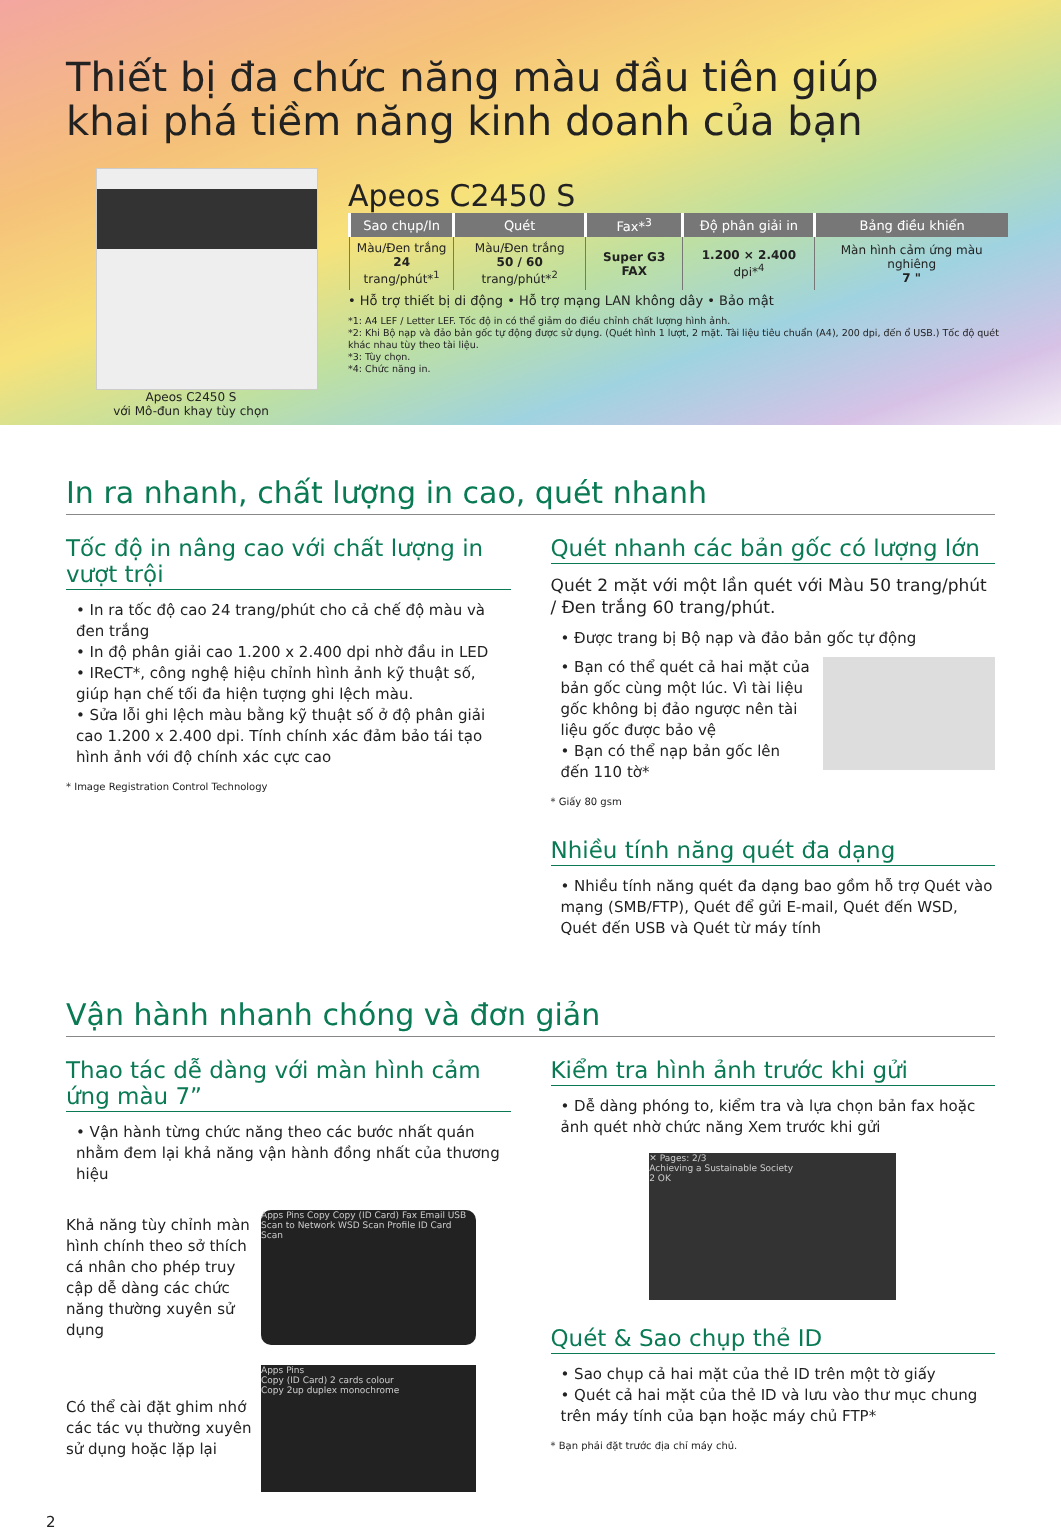Thiết bị đa chức năng màu đầu tiên giúp
khai phá tiềm năng kinh doanh của bạn
Apeos C2450 S
với Mô-đun khay tùy chọn
Apeos C2450 S
| Sao chụp/In | Quét | Fax*<sup>3</sup> | Độ phân giải in | Bảng điều khiển |
| --- | --- | --- | --- | --- |
| Màu/Đen trắng 24 trang/phút*<sup>1</sup> | Màu/Đen trắng 50 / 60 trang/phút*<sup>2</sup> | Super G3 FAX | 1.200 × 2.400 dpi*<sup>4</sup> | Màn hình cảm ứng màu nghiêng 7 " |
• Hỗ trợ thiết bị di động • Hỗ trợ mạng LAN không dây • Bảo mật
*1: A4 LEF / Letter LEF. Tốc độ in có thể giảm do điều chỉnh chất lượng hình ảnh.
*2: Khi Bộ nạp và đảo bản gốc tự động được sử dụng. (Quét hình 1 lượt, 2 mặt. Tài liệu tiêu chuẩn (A4), 200 dpi, đến ổ USB.) Tốc độ quét khác nhau tùy theo tài liệu.
*3: Tùy chọn.
*4: Chức năng in.
In ra nhanh, chất lượng in cao, quét nhanh
Tốc độ in nâng cao với chất lượng in vượt trội
• In ra tốc độ cao 24 trang/phút cho cả chế độ màu và đen trắng
• In độ phân giải cao 1.200 x 2.400 dpi nhờ đầu in LED
• IReCT*, công nghệ hiệu chỉnh hình ảnh kỹ thuật số, giúp hạn chế tối đa hiện tượng ghi lệch màu.
• Sửa lỗi ghi lệch màu bằng kỹ thuật số ở độ phân giải cao 1.200 x 2.400 dpi. Tính chính xác đảm bảo tái tạo hình ảnh với độ chính xác cực cao
* Image Registration Control Technology
Quét nhanh các bản gốc có lượng lớn
Quét 2 mặt với một lần quét với Màu 50 trang/phút / Đen trắng 60 trang/phút.
• Được trang bị Bộ nạp và đảo bản gốc tự động
• Bạn có thể quét cả hai mặt của bản gốc cùng một lúc. Vì tài liệu gốc không bị đảo ngược nên tài liệu gốc được bảo vệ
• Bạn có thể nạp bản gốc lên đến 110 tờ*
* Giấy 80 gsm
Nhiều tính năng quét đa dạng
• Nhiều tính năng quét đa dạng bao gồm hỗ trợ Quét vào mạng (SMB/FTP), Quét để gửi E-mail, Quét đến WSD, Quét đến USB và Quét từ máy tính
Vận hành nhanh chóng và đơn giản
Thao tác dễ dàng với màn hình cảm ứng màu 7”
• Vận hành từng chức năng theo các bước nhất quán nhằm đem lại khả năng vận hành đồng nhất của thương hiệu
Khả năng tùy chỉnh màn hình chính theo sở thích cá nhân cho phép truy cập dễ dàng các chức năng thường xuyên sử dụng
Apps Pins Copy Copy (ID Card) Fax Email USB Scan to Network WSD Scan Profile ID Card Scan
Có thể cài đặt ghim nhớ các tác vụ thường xuyên sử dụng hoặc lặp lại
Apps Pins
Copy (ID Card) 2 cards colour
Copy 2up duplex monochrome
Kiểm tra hình ảnh trước khi gửi
• Dễ dàng phóng to, kiểm tra và lựa chọn bản fax hoặc ảnh quét nhờ chức năng Xem trước khi gửi
✕ Pages: 2/3
Achieving a Sustainable Society
2 OK
Quét & Sao chụp thẻ ID
• Sao chụp cả hai mặt của thẻ ID trên một tờ giấy
• Quét cả hai mặt của thẻ ID và lưu vào thư mục chung trên máy tính của bạn hoặc máy chủ FTP*
* Bạn phải đặt trước địa chỉ máy chủ.
2